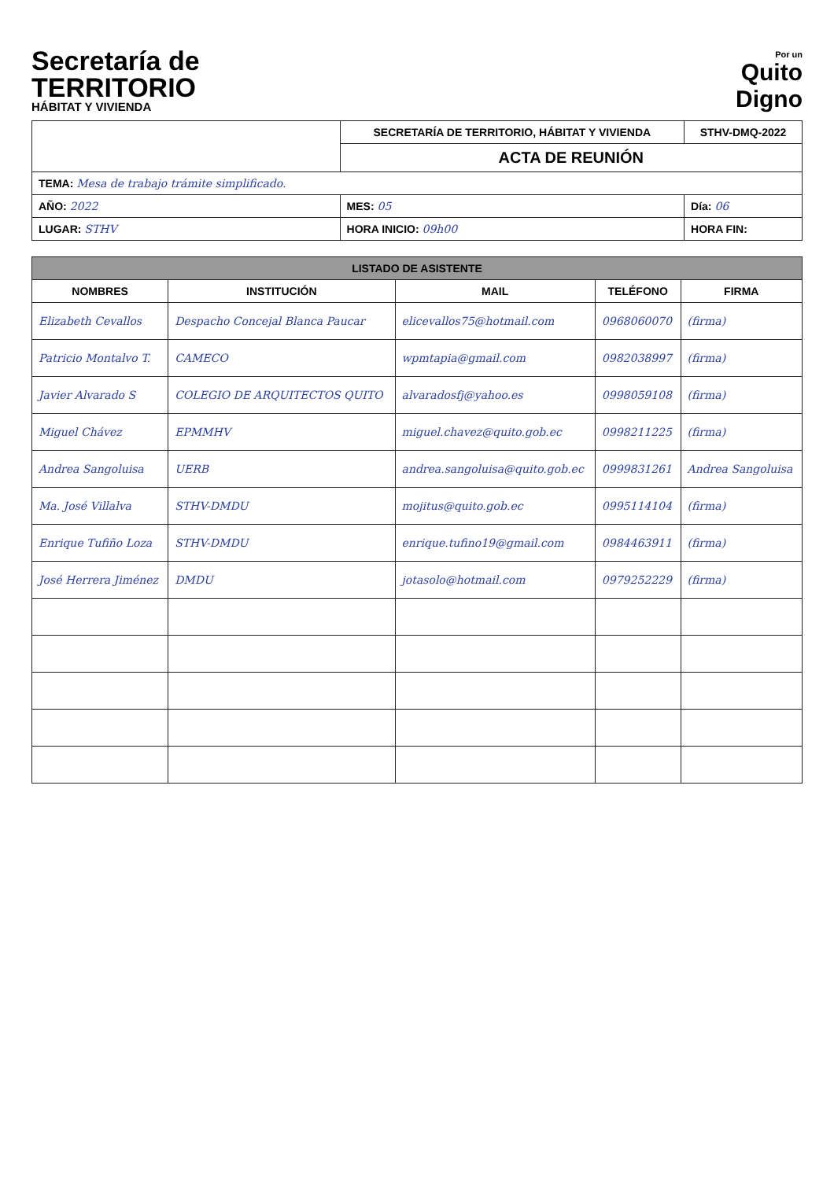Secretaría de
TERRITORIO
HÁBITAT Y VIVIENDA
Por un
Quito
Digno
| | SECRETARÍA DE TERRITORIO, HÁBITAT Y VIVIENDA | STHV-DMQ-2022 |
| | ACTA DE REUNIÓN | |
| TEMA: Mesa de trabajo trámite simplificado. | | |
| AÑO: 2022 | MES: 05 | Día: 06 |
| LUGAR: STHV | HORA INICIO: 09h00 | HORA FIN: |
| LISTADO DE ASISTENTE | | | | |
| --- | --- | --- | --- | --- |
| NOMBRES | INSTITUCIÓN | MAIL | TELÉFONO | FIRMA |
| Elizabeth Cevallos | Despacho Concejal Blanca Paucar | elicevallos75@hotmail.com | 0968060070 | (firma) |
| Patricio Montalvo T. | CAMECO | wpmtapia@gmail.com | 0982038997 | (firma) |
| Javier Alvarado S | COLEGIO DE ARQUITECTOS QUITO | alvaradosfj@yahoo.es | 0998059108 | (firma) |
| Miguel Chávez | EPMMHV | miguel.chavez@quito.gob.ec | 0998211225 | (firma) |
| Andrea Sangoluisa | UERB | andrea.sangoluisa@quito.gob.ec | 0999831261 | Andrea Sangoluisa |
| Ma. José Villalva | STHV-DMDU | mojitus@quito.gob.ec | 0995114104 | (firma) |
| Enrique Tufiño Loza | STHV-DMDU | enrique.tufino19@gmail.com | 0984463911 | (firma) |
| José Herrera Jiménez | DMDU | jotasolo@hotmail.com | 0979252229 | (firma) |